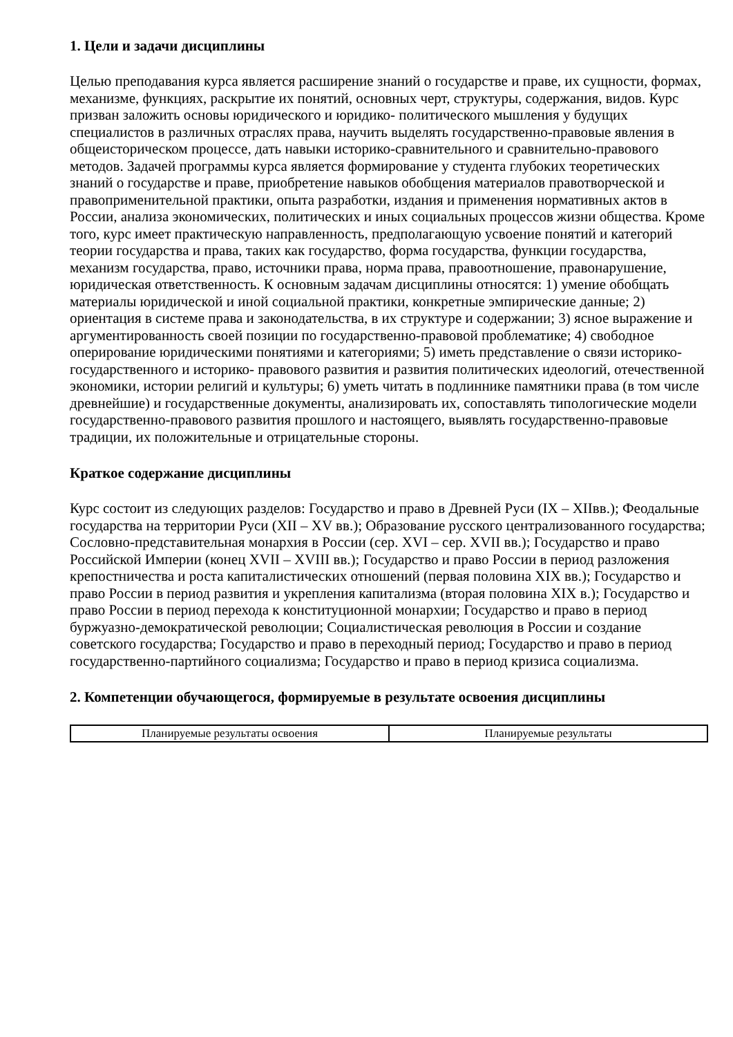1. Цели и задачи дисциплины
Целью преподавания курса является расширение знаний о государстве и праве, их сущности, формах, механизме, функциях, раскрытие их понятий, основных черт, структуры, содержания, видов. Курс призван заложить основы юридического и юридико- политического мышления у будущих специалистов в различных отраслях права, научить выделять государственно-правовые явления в общеисторическом процессе, дать навыки историко-сравнительного и сравнительно-правового методов. Задачей программы курса является формирование у студента глубоких теоретических знаний о государстве и праве, приобретение навыков обобщения материалов правотворческой и правоприменительной практики, опыта разработки, издания и применения нормативных актов в России, анализа экономических, политических и иных социальных процессов жизни общества. Кроме того, курс имеет практическую направленность, предполагающую усвоение понятий и категорий теории государства и права, таких как государство, форма государства, функции государства, механизм государства, право, источники права, норма права, правоотношение, правонарушение, юридическая ответственность. К основным задачам дисциплины относятся: 1) умение обобщать материалы юридической и иной социальной практики, конкретные эмпирические данные; 2) ориентация в системе права и законодательства, в их структуре и содержании; 3) ясное выражение и аргументированность своей позиции по государственно-правовой проблематике; 4) свободное оперирование юридическими понятиями и категориями; 5) иметь представление о связи историко-государственного и историко- правового развития и развития политических идеологий, отечественной экономики, истории религий и культуры; 6) уметь читать в подлиннике памятники права (в том числе древнейшие) и государственные документы, анализировать их, сопоставлять типологические модели государственно-правового развития прошлого и настоящего, выявлять государственно-правовые традиции, их положительные и отрицательные стороны.
Краткое содержание дисциплины
Курс состоит из следующих разделов: Государство и право в Древней Руси (IX – XIIвв.); Феодальные государства на территории Руси (XII – XV вв.); Образование русского централизованного государства; Сословно-представительная монархия в России (сер. XVI – сер. XVII вв.); Государство и право Российской Империи (конец XVII – XVIII вв.); Государство и право России в период разложения крепостничества и роста капиталистических отношений (первая половина XIX вв.); Государство и право России в период развития и укрепления капитализма (вторая половина XIX в.); Государство и право России в период перехода к конституционной монархии; Государство и право в период буржуазно-демократической революции; Социалистическая революция в России и создание советского государства; Государство и право в переходный период; Государство и право в период государственно-партийного социализма; Государство и право в период кризиса социализма.
2. Компетенции обучающегося, формируемые в результате освоения дисциплины
| Планируемые результаты освоения | Планируемые результаты |